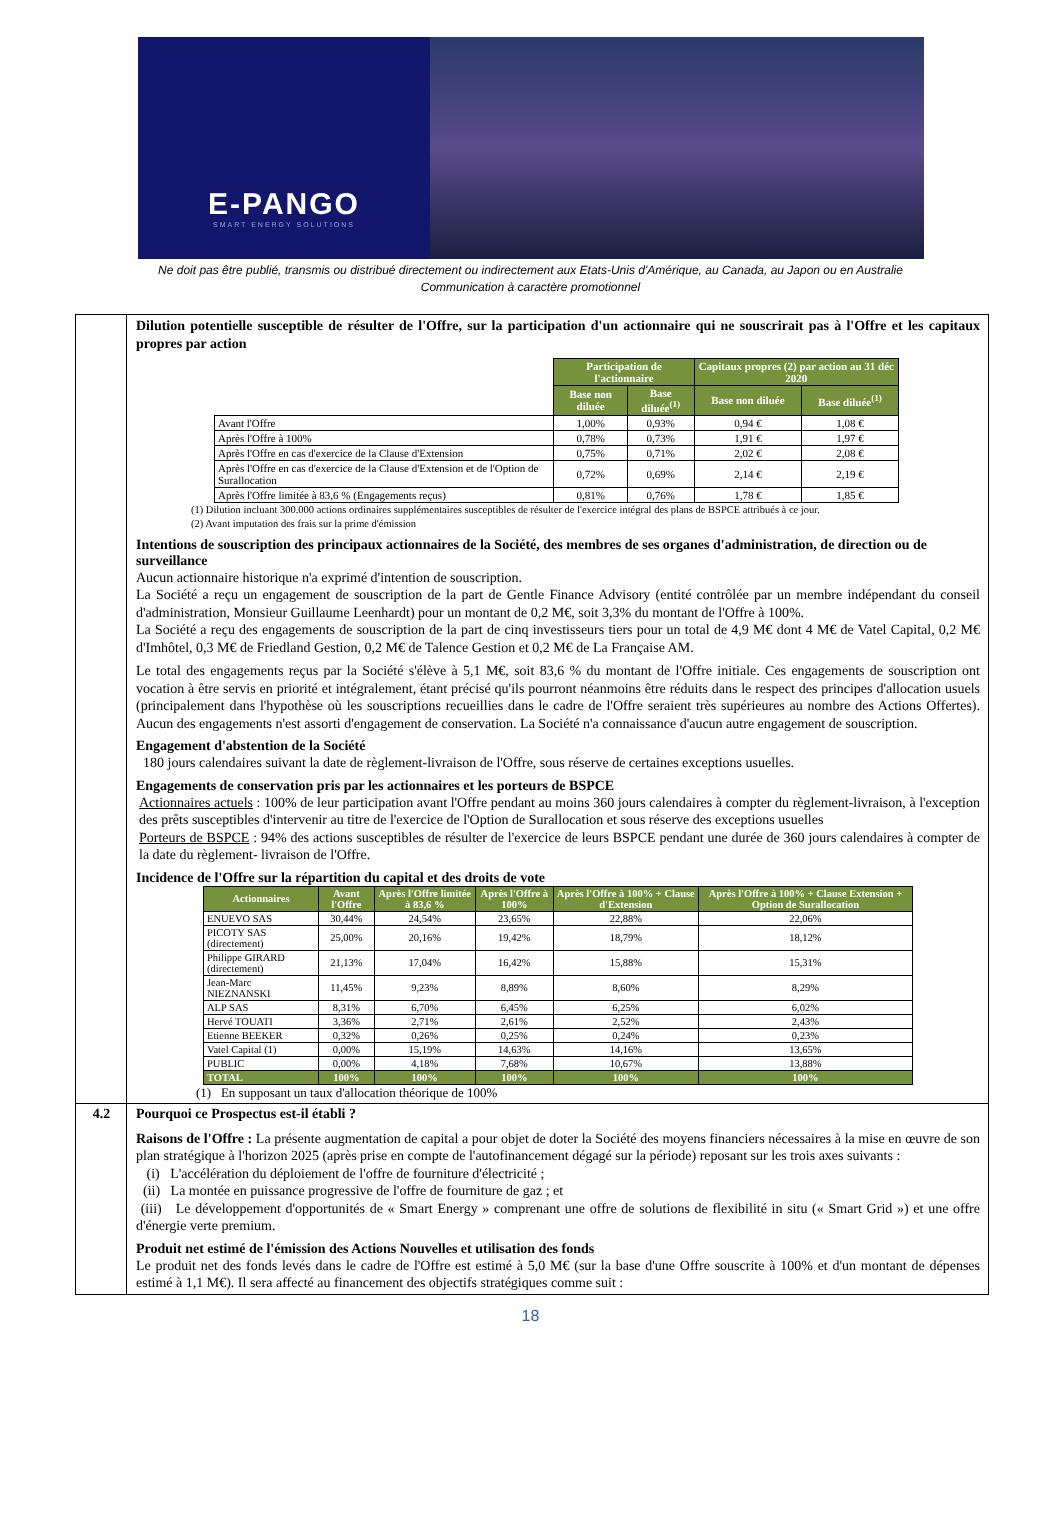E-PANGO
SMART ENERGY SOLUTIONS
Ne doit pas être publié, transmis ou distribué directement ou indirectement aux Etats-Unis d'Amérique, au Canada, au Japon ou en Australie
Communication à caractère promotionnel
| | Dilution potentielle susceptible de résulter de l'Offre, sur la participation d'un actionnaire qui ne souscrirait pas à l'Offre et les capitaux propres par action / / Participation de l'actionnaire / / Capitaux propres (2) par action au 31 déc 2020 / / / / Base non diluée / Base diluée<sup>(1)</sup> / Base non diluée / Base diluée<sup>(1)</sup> / / Avant l'Offre / 1,00% / 0,93% / 0,94 € / 1,08 € / / Après l'Offre à 100% / 0,78% / 0,73% / 1,91 € / 1,97 € / / Après l'Offre en cas d'exercice de la Clause d'Extension / 0,75% / 0,71% / 2,02 € / 2,08 € / / Après l'Offre en cas d'exercice de la Clause d'Extension et de l'Option de Surallocation / 0,72% / 0,69% / 2,14 € / 2,19 € / / Après l'Offre limitée à 83,6 % (Engagements reçus) / 0,81% / 0,76% / 1,78 € / 1,85 € / (1) Dilution incluant 300.000 actions ordinaires supplémentaires susceptibles de résulter de l'exercice intégral des plans de BSPCE attribués à ce jour. (2) Avant imputation des frais sur la prime d'émission Intentions de souscription des principaux actionnaires de la Société, des membres de ses organes d'administration, de direction ou de surveillance Aucun actionnaire historique n'a exprimé d'intention de souscription. La Société a reçu un engagement de souscription de la part de Gentle Finance Advisory (entité contrôlée par un membre indépendant du conseil d'administration, Monsieur Guillaume Leenhardt) pour un montant de 0,2 M€, soit 3,3% du montant de l'Offre à 100%. La Société a reçu des engagements de souscription de la part de cinq investisseurs tiers pour un total de 4,9 M€ dont 4 M€ de Vatel Capital, 0,2 M€ d'Imhôtel, 0,3 M€ de Friedland Gestion, 0,2 M€ de Talence Gestion et 0,2 M€ de La Française AM. Le total des engagements reçus par la Société s'élève à 5,1 M€, soit 83,6 % du montant de l'Offre initiale. Ces engagements de souscription ont vocation à être servis en priorité et intégralement, étant précisé qu'ils pourront néanmoins être réduits dans le respect des principes d'allocation usuels (principalement dans l'hypothèse où les souscriptions recueillies dans le cadre de l'Offre seraient très supérieures au nombre des Actions Offertes). Aucun des engagements n'est assorti d'engagement de conservation. La Société n'a connaissance d'aucun autre engagement de souscription. Engagement d'abstention de la Société 180 jours calendaires suivant la date de règlement-livraison de l'Offre, sous réserve de certaines exceptions usuelles. Engagements de conservation pris par les actionnaires et les porteurs de BSPCE Actionnaires actuels : 100% de leur participation avant l'Offre pendant au moins 360 jours calendaires à compter du règlement-livraison, à l'exception des prêts susceptibles d'intervenir au titre de l'exercice de l'Option de Surallocation et sous réserve des exceptions usuelles Porteurs de BSPCE : 94% des actions susceptibles de résulter de l'exercice de leurs BSPCE pendant une durée de 360 jours calendaires à compter de la date du règlement- livraison de l'Offre. Incidence de l'Offre sur la répartition du capital et des droits de vote / Actionnaires / Avant l'Offre / Après l'Offre limitée à 83,6 % / Après l'Offre à 100% / Après l'Offre à 100% + Clause d'Extension / Après l'Offre à 100% + Clause Extension + Option de Surallocation / / --- / --- / --- / --- / --- / --- / / ENUEVO SAS / 30,44% / 24,54% / 23,65% / 22,88% / 22,06% / / PICOTY SAS (directement) / 25,00% / 20,16% / 19,42% / 18,79% / 18,12% / / Philippe GIRARD (directement) / 21,13% / 17,04% / 16,42% / 15,88% / 15,31% / / Jean-Marc NIEZNANSKI / 11,45% / 9,23% / 8,89% / 8,60% / 8,29% / / ALP SAS / 8,31% / 6,70% / 6,45% / 6,25% / 6,02% / / Hervé TOUATI / 3,36% / 2,71% / 2,61% / 2,52% / 2,43% / / Etienne BEEKER / 0,32% / 0,26% / 0,25% / 0,24% / 0,23% / / Vatel Capital (1) / 0,00% / 15,19% / 14,63% / 14,16% / 13,65% / / PUBLIC / 0,00% / 4,18% / 7,68% / 10,67% / 13,88% / / TOTAL / 100% / 100% / 100% / 100% / 100% / (1) En supposant un taux d'allocation théorique de 100% |
| 4.2 | Pourquoi ce Prospectus est-il établi ? Raisons de l'Offre : La présente augmentation de capital a pour objet de doter la Société des moyens financiers nécessaires à la mise en œuvre de son plan stratégique à l'horizon 2025 (après prise en compte de l'autofinancement dégagé sur la période) reposant sur les trois axes suivants : (i) L'accélération du déploiement de l'offre de fourniture d'électricité ; (ii) La montée en puissance progressive de l'offre de fourniture de gaz ; et (iii) Le développement d'opportunités de « Smart Energy » comprenant une offre de solutions de flexibilité in situ (« Smart Grid ») et une offre d'énergie verte premium. Produit net estimé de l'émission des Actions Nouvelles et utilisation des fonds Le produit net des fonds levés dans le cadre de l'Offre est estimé à 5,0 M€ (sur la base d'une Offre souscrite à 100% et d'un montant de dépenses estimé à 1,1 M€). Il sera affecté au financement des objectifs stratégiques comme suit : |
18